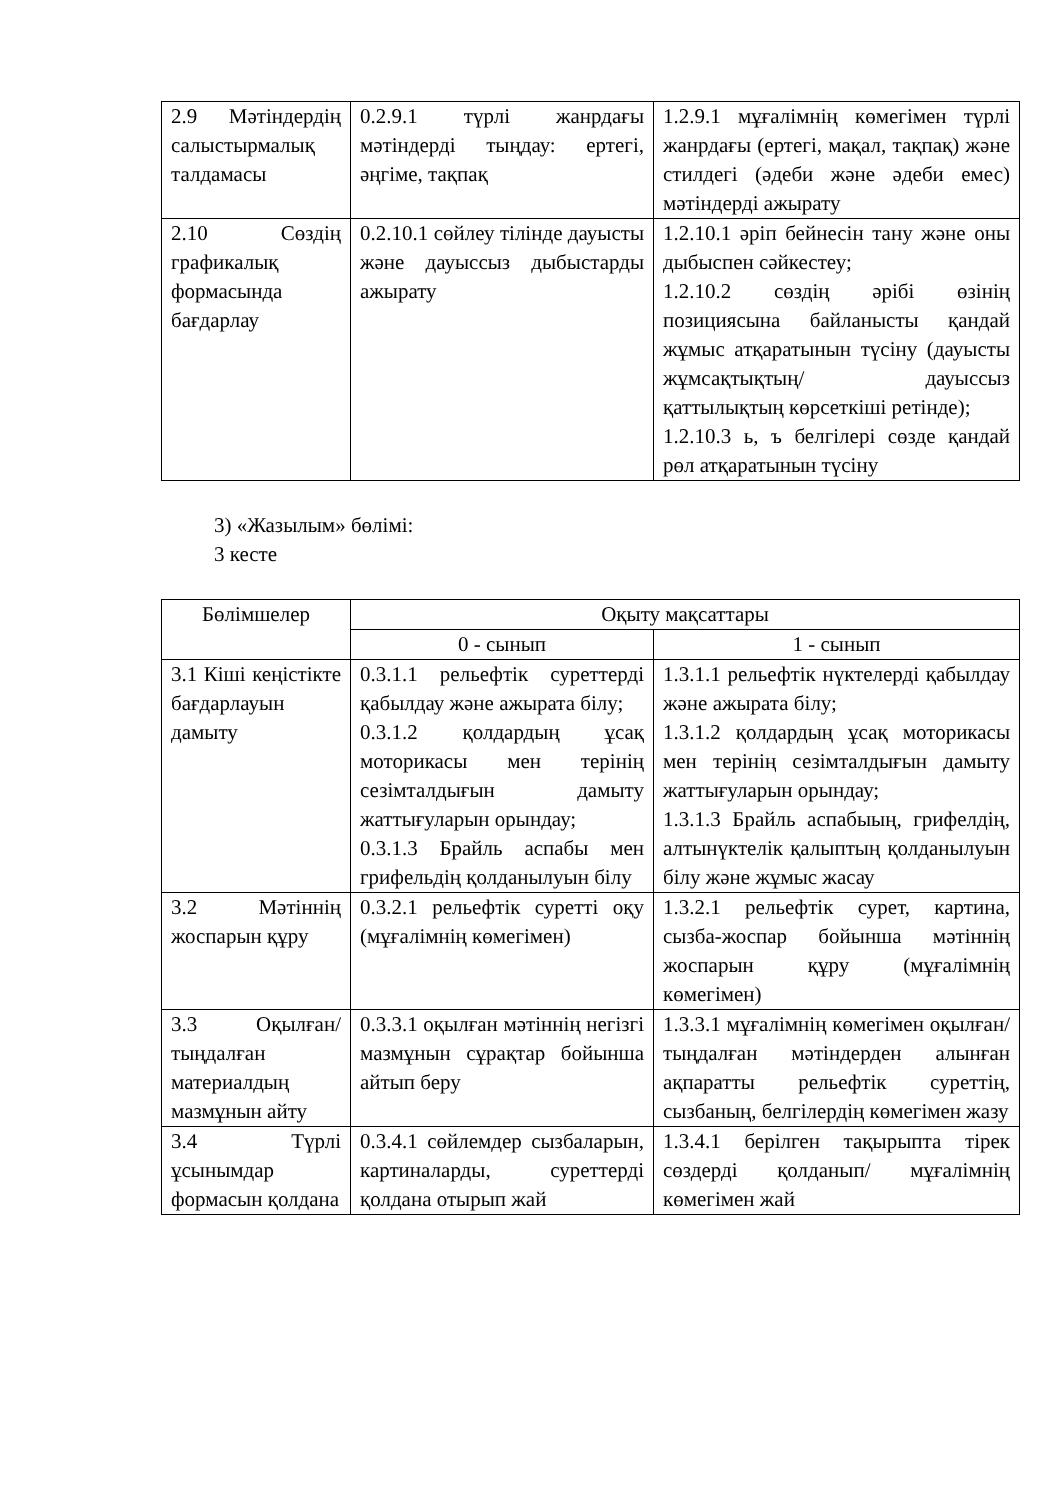| 2.9 Мәтіндердің салыстырмалық талдамасы | 0.2.9.1 түрлі жанрдағы мәтіндерді тыңдау: ертегі, әңгіме, тақпақ | 1.2.9.1 мұғалімнің көмегімен түрлі жанрдағы (ертегі, мақал, тақпақ) және стилдегі (әдеби және әдеби емес) мәтіндерді ажырату |
| 2.10 Сөздің графикалық формасында бағдарлау | 0.2.10.1 сөйлеу тілінде дауысты және дауыссыз дыбыстарды ажырату | 1.2.10.1 әріп бейнесін тану және оны дыбыспен сәйкестеу; 1.2.10.2 сөздің әрібі өзінің позициясына байланысты қандай жұмыс атқаратынын түсіну (дауысты жұмсақтықтың/ дауыссыз қаттылықтың көрсеткіші ретінде); 1.2.10.3 ь, ъ белгілері сөзде қандай рөл атқаратынын түсіну |
3) «Жазылым» бөлімі:
3 кесте
| Бөлімшелер | Оқыту мақсаттары | |
| --- | --- | --- |
| | 0 - сынып | 1 - сынып |
| 3.1 Кіші кеңістікте бағдарлауын дамыту | 0.3.1.1 рельефтік суреттерді қабылдау және ажырата білу; 0.3.1.2 қолдардың ұсақ моторикасы мен терінің сезімталдығын дамыту жаттығуларын орындау; 0.3.1.3 Брайль аспабы мен грифельдің қолданылуын білу | 1.3.1.1 рельефтік нүктелерді қабылдау және ажырата білу; 1.3.1.2 қолдардың ұсақ моторикасы мен терінің сезімталдығын дамыту жаттығуларын орындау; 1.3.1.3 Брайль аспабыың, грифелдің, алтынүктелік қалыптың қолданылуын білу және жұмыс жасау |
| 3.2 Мәтіннің жоспарын құру | 0.3.2.1 рельефтік суретті оқу (мұғалімнің көмегімен) | 1.3.2.1 рельефтік сурет, картина, сызба-жоспар бойынша мәтіннің жоспарын құру (мұғалімнің көмегімен) |
| 3.3 Оқылған/тыңдалған материалдың мазмұнын айту | 0.3.3.1 оқылған мәтіннің негізгі мазмұнын сұрақтар бойынша айтып беру | 1.3.3.1 мұғалімнің көмегімен оқылған/тыңдалған мәтіндерден алынған ақпаратты рельефтік суреттің, сызбаның, белгілердің көмегімен жазу |
| 3.4 Түрлі ұсынымдар формасын қолдана | 0.3.4.1 сөйлемдер сызбаларын, картиналарды, суреттерді қолдана отырып жай | 1.3.4.1 берілген тақырыпта тірек сөздерді қолданып/ мұғалімнің көмегімен жай |